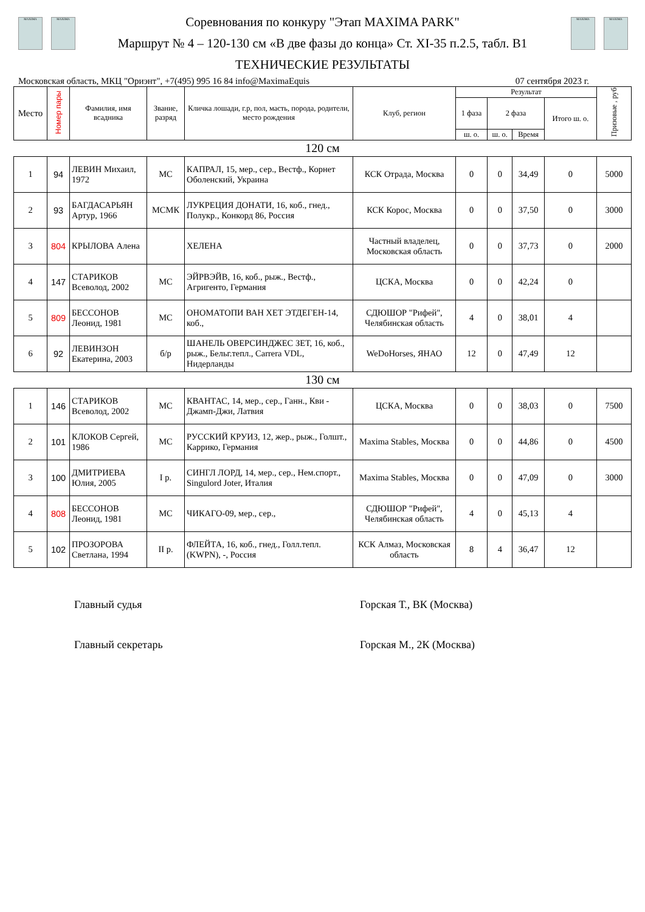MAXIMA MAXIMA
Соревнования по конкуру "Этап MAXIMA PARK"
Маршрут № 4 – 120-130 см «В две фазы до конца» Ст. XI-35 п.2.5, табл. В1
ТЕХНИЧЕСКИЕ РЕЗУЛЬТАТЫ
MAXIMA MAXIMA
Московская область, МКЦ "Ориэнт", +7(495) 995 16 84 info@MaximaEquis 07 сентября 2023 г.
| Место | Номер пары | Фамилия, имя всадника | Звание, разряд | Кличка лошади, г.р, пол, масть, порода, родители, место рождения | Клуб, регион | Результат | | | | Призовые , руб |
| --- | --- | --- | --- | --- | --- | --- | --- | --- | --- | --- |
| | | | | | | 1 фаза | 2 фаза | | Итого ш. о. | |
| | | | | | | ш. о. | ш. о. | Время | | |
| 120 см | | | | | | | | | | |
| 1 | 94 | ЛЕВИН Михаил, 1972 | МС | КАПРАЛ, 15, мер., сер., Вестф., Корнет Оболенский, Украина | КСК Отрада, Москва | 0 | 0 | 34,49 | 0 | 5000 |
| 2 | 93 | БАГДАСАРЬЯН Артур, 1966 | МСМК | ЛУКРЕЦИЯ ДОНАТИ, 16, коб., гнед., Полукр., Конкорд 86, Россия | КСК Корос, Москва | 0 | 0 | 37,50 | 0 | 3000 |
| 3 | 804 | КРЫЛОВА Алена | | ХЕЛЕНА | Частный владелец, Московская область | 0 | 0 | 37,73 | 0 | 2000 |
| 4 | 147 | СТАРИКОВ Всеволод, 2002 | МС | ЭЙРВЭЙВ, 16, коб., рыж., Вестф., Агригенто, Германия | ЦСКА, Москва | 0 | 0 | 42,24 | 0 | |
| 5 | 809 | БЕССОНОВ Леонид, 1981 | МС | ОНОМАТОПИ ВАН ХЕТ ЭТДЕГЕН-14, коб., | СДЮШОР "Рифей", Челябинская область | 4 | 0 | 38,01 | 4 | |
| 6 | 92 | ЛЕВИНЗОН Екатерина, 2003 | б/р | ШАНЕЛЬ ОВЕРСИНДЖЕС ЗЕТ, 16, коб., рыж., Бельг.тепл., Carrera VDL, Нидерланды | WeDoHorses, ЯНАО | 12 | 0 | 47,49 | 12 | |
| 130 см | | | | | | | | | | |
| 1 | 146 | СТАРИКОВ Всеволод, 2002 | МС | КВАНТАС, 14, мер., сер., Ганн., Кви - Джамп-Джи, Латвия | ЦСКА, Москва | 0 | 0 | 38,03 | 0 | 7500 |
| 2 | 101 | КЛОКОВ Сергей, 1986 | МС | РУССКИЙ КРУИЗ, 12, жер., рыж., Голшт., Каррико, Германия | Maxima Stables, Москва | 0 | 0 | 44,86 | 0 | 4500 |
| 3 | 100 | ДМИТРИЕВА Юлия, 2005 | I р. | СИНГЛ ЛОРД, 14, мер., сер., Нем.спорт., Singulord Joter, Италия | Maxima Stables, Москва | 0 | 0 | 47,09 | 0 | 3000 |
| 4 | 808 | БЕССОНОВ Леонид, 1981 | МС | ЧИКАГО-09, мер., сер., | СДЮШОР "Рифей", Челябинская область | 4 | 0 | 45,13 | 4 | |
| 5 | 102 | ПРОЗОРОВА Светлана, 1994 | II р. | ФЛЕЙТА, 16, коб., гнед., Голл.тепл. (KWPN), -, Россия | КСК Алмаз, Московская область | 8 | 4 | 36,47 | 12 | |
Главный судья Горская Т., ВК (Москва)
Главный секретарь Горская М., 2К (Москва)